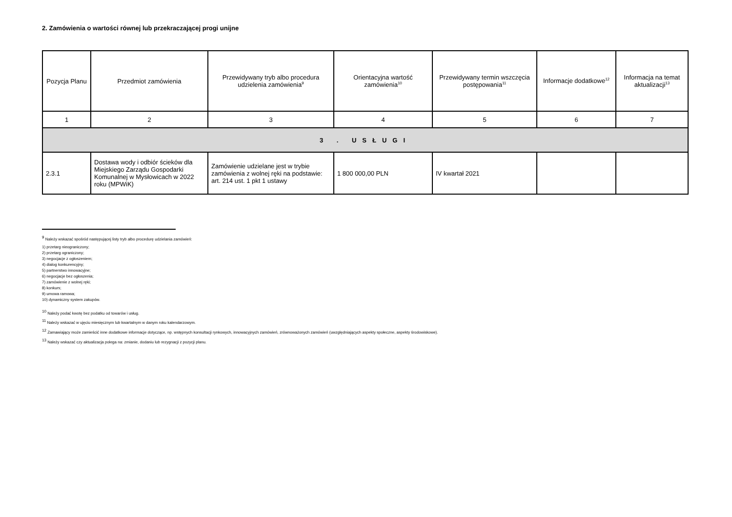2. Zamówienia o wartości równej lub przekraczającej progi unijne
| Pozycja Planu | Przedmiot zamówienia | Przewidywany tryb albo procedura udzielenia zamówienia<sup>9</sup> | Orientacyjna wartość zamówienia<sup>10</sup> | Przewidywany termin wszczęcia postępowania<sup>11</sup> | Informacje dodatkowe<sup>12</sup> | Informacja na temat aktualizacji<sup>13</sup> |
| --- | --- | --- | --- | --- | --- | --- |
| 1 | 2 | 3 | 4 | 5 | 6 | 7 |
| 3 . USŁUGI | | | | | | |
| 2.3.1 | Dostawa wody i odbiór ścieków dla Miejskiego Zarządu Gospodarki Komunalnej w Mysłowicach w 2022 roku (MPWiK) | Zamówienie udzielane jest w trybie zamówienia z wolnej ręki na podstawie: art. 214 ust. 1 pkt 1 ustawy | 1 800 000,00 PLN | IV kwartał 2021 | | |
<sup>9</sup> Należy wskazać spośród następującej listy tryb albo procedurę udzielania zamówień:
1) przetarg nieograniczony;
2) przetarg ograniczony;
3) negocjacje z ogłoszeniem;
4) dialog konkurencyjny;
5) partnerstwo innowacyjne;
6) negocjacje bez ogłoszenia;
7) zamówienie z wolnej ręki;
8) konkurs;
9) umowa ramowa;
10) dynamiczny system zakupów.
<sup>10</sup> Należy podać kwotę bez podatku od towarów i usług.
<sup>11</sup> Należy wskazać w ujęciu miesięcznym lub kwartalnym w danym roku kalendarzowym.
<sup>12</sup> Zamawiający może zamieścić inne dodatkowe informacje dotyczące, np. wstępnych konsultacji rynkowych, innowacyjnych zamówień, zrównoważonych zamówień (uwzględniających aspekty społeczne, aspekty środowiskowe).
<sup>13</sup> Należy wskazać czy aktualizacja polega na: zmianie, dodaniu lub rezygnacji z pozycji planu.